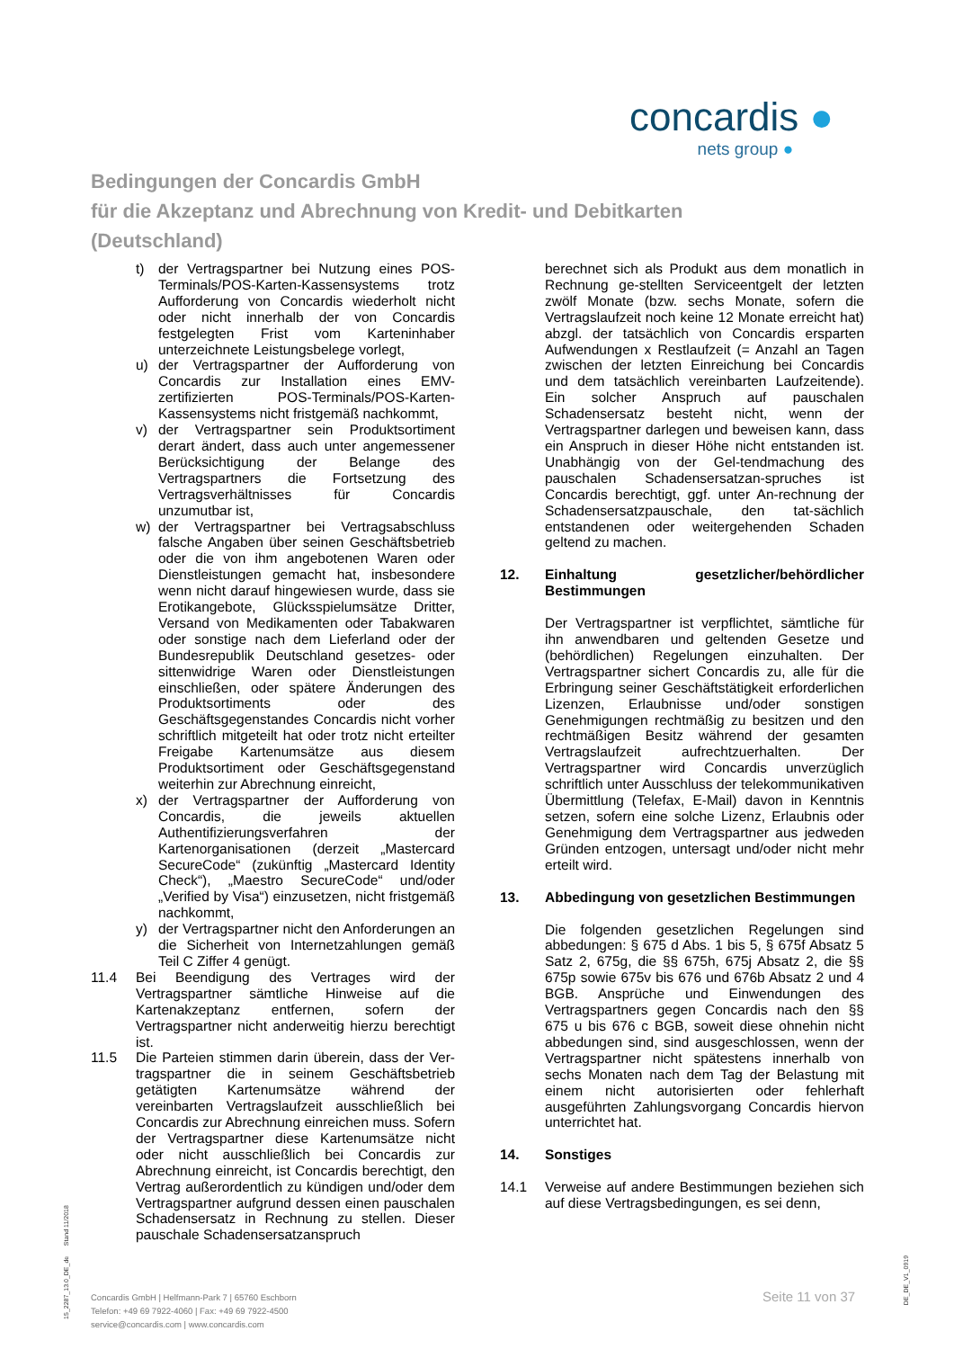concardis ●
nets group ●
Bedingungen der Concardis GmbH
für die Akzeptanz und Abrechnung von Kredit- und Debitkarten
(Deutschland)
t) der Vertragspartner bei Nutzung eines POS-Terminals/POS-Karten-Kassensystems trotz Aufforderung von Concardis wiederholt nicht oder nicht innerhalb der von Concardis festgelegten Frist vom Karteninhaber unterzeichnete Leistungsbelege vorlegt,
u) der Vertragspartner der Aufforderung von Concardis zur Installation eines EMV-zertifizierten POS-Terminals/POS-Karten-Kassensystems nicht fristgemäß nachkommt,
v) der Vertragspartner sein Produktsortiment derart ändert, dass auch unter angemessener Berücksichtigung der Belange des Vertragspartners die Fortsetzung des Vertragsverhältnisses für Concardis unzumutbar ist,
w) der Vertragspartner bei Vertragsabschluss falsche Angaben über seinen Geschäftsbetrieb oder die von ihm angebotenen Waren oder Dienstleistungen gemacht hat, insbesondere wenn nicht darauf hingewiesen wurde, dass sie Erotikangebote, Glücksspielumsätze Dritter, Versand von Medikamenten oder Tabakwaren oder sonstige nach dem Lieferland oder der Bundesrepublik Deutschland gesetzes- oder sittenwidrige Waren oder Dienstleistungen einschließen, oder spätere Änderungen des Produktsortiments oder des Geschäftsgegenstandes Concardis nicht vorher schriftlich mitgeteilt hat oder trotz nicht erteilter Freigabe Kartenumsätze aus diesem Produktsortiment oder Geschäftsgegenstand weiterhin zur Abrechnung einreicht,
x) der Vertragspartner der Aufforderung von Concardis, die jeweils aktuellen Authentifizierungsverfahren der Kartenorganisationen (derzeit „Mastercard SecureCode“ (zukünftig „Mastercard Identity Check“), „Maestro SecureCode“ und/oder „Verified by Visa“) einzusetzen, nicht fristgemäß nachkommt,
y) der Vertragspartner nicht den Anforderungen an die Sicherheit von Internetzahlungen gemäß Teil C Ziffer 4 genügt.
11.4 Bei Beendigung des Vertrages wird der Vertragspartner sämtliche Hinweise auf die Kartenakzeptanz entfernen, sofern der Vertragspartner nicht anderweitig hierzu berechtigt ist.
11.5 Die Parteien stimmen darin überein, dass der Ver-tragspartner die in seinem Geschäftsbetrieb getätigten Kartenumsätze während der vereinbarten Vertragslaufzeit ausschließlich bei Concardis zur Abrechnung einreichen muss. Sofern der Vertragspartner diese Kartenumsätze nicht oder nicht ausschließlich bei Concardis zur Abrechnung einreicht, ist Concardis berechtigt, den Vertrag außerordentlich zu kündigen und/oder dem Vertragspartner aufgrund dessen einen pauschalen Schadensersatz in Rechnung zu stellen. Dieser pauschale Schadensersatzanspruch
berechnet sich als Produkt aus dem monatlich in Rechnung ge-stellten Serviceentgelt der letzten zwölf Monate (bzw. sechs Monate, sofern die Vertragslaufzeit noch keine 12 Monate erreicht hat) abzgl. der tatsächlich von Concardis ersparten Aufwendungen x Restlaufzeit (= Anzahl an Tagen zwischen der letzten Einreichung bei Concardis und dem tatsächlich vereinbarten Laufzeitende). Ein solcher Anspruch auf pauschalen Schadensersatz besteht nicht, wenn der Vertragspartner darlegen und beweisen kann, dass ein Anspruch in dieser Höhe nicht entstanden ist. Unabhängig von der Gel-tendmachung des pauschalen Schadensersatzan-spruches ist Concardis berechtigt, ggf. unter An-rechnung der Schadensersatzpauschale, den tat-sächlich entstandenen oder weitergehenden Schaden geltend zu machen.
12. Einhaltung gesetzlicher/behördlicher Bestimmungen
Der Vertragspartner ist verpflichtet, sämtliche für ihn anwendbaren und geltenden Gesetze und (behördlichen) Regelungen einzuhalten. Der Vertragspartner sichert Concardis zu, alle für die Erbringung seiner Geschäftstätigkeit erforderlichen Lizenzen, Erlaubnisse und/oder sonstigen Genehmigungen rechtmäßig zu besitzen und den rechtmäßigen Besitz während der gesamten Vertragslaufzeit aufrechtzuerhalten. Der Vertragspartner wird Concardis unverzüglich schriftlich unter Ausschluss der telekommunikativen Übermittlung (Telefax, E-Mail) davon in Kenntnis setzen, sofern eine solche Lizenz, Erlaubnis oder Genehmigung dem Vertragspartner aus jedweden Gründen entzogen, untersagt und/oder nicht mehr erteilt wird.
13. Abbedingung von gesetzlichen Bestimmungen
Die folgenden gesetzlichen Regelungen sind abbedungen: § 675 d Abs. 1 bis 5, § 675f Absatz 5 Satz 2, 675g, die §§ 675h, 675j Absatz 2, die §§ 675p sowie 675v bis 676 und 676b Absatz 2 und 4 BGB. Ansprüche und Einwendungen des Vertragspartners gegen Concardis nach den §§ 675 u bis 676 c BGB, soweit diese ohnehin nicht abbedungen sind, sind ausgeschlossen, wenn der Vertragspartner nicht spätestens innerhalb von sechs Monaten nach dem Tag der Belastung mit einem nicht autorisierten oder fehlerhaft ausgeführten Zahlungsvorgang Concardis hiervon unterrichtet hat.
14. Sonstiges
14.1 Verweise auf andere Bestimmungen beziehen sich auf diese Vertragsbedingungen, es sei denn,
15_2287_13.0_DE_de Stand 11/2018
Concardis GmbH | Helfmann-Park 7 | 65760 Eschborn
Telefon: +49 69 7922-4060 | Fax: +49 69 7922-4500
service@concardis.com | www.concardis.com
Seite 11 von 37
DE_DE_V1_0919